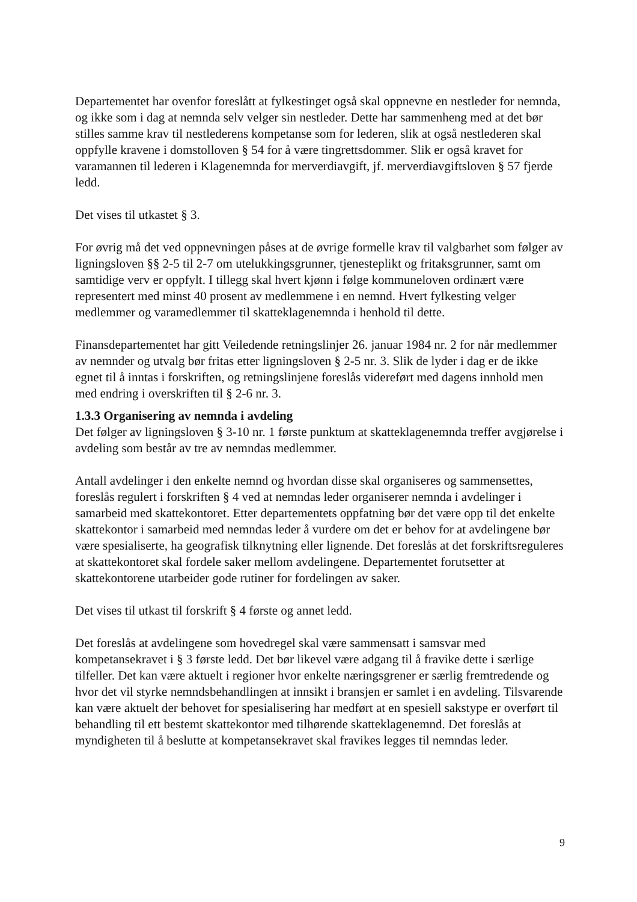Departementet har ovenfor foreslått at fylkestinget også skal oppnevne en nestleder for nemnda, og ikke som i dag at nemnda selv velger sin nestleder. Dette har sammenheng med at det bør stilles samme krav til nestlederens kompetanse som for lederen, slik at også nestlederen skal oppfylle kravene i domstolloven § 54 for å være tingrettsdommer. Slik er også kravet for varamannen til lederen i Klagenemnda for merverdiavgift, jf. merverdiavgiftsloven § 57 fjerde ledd.
Det vises til utkastet § 3.
For øvrig må det ved oppnevningen påses at de øvrige formelle krav til valgbarhet som følger av ligningsloven §§ 2-5 til 2-7 om utelukkingsgrunner, tjenesteplikt og fritaksgrunner, samt om samtidige verv er oppfylt. I tillegg skal hvert kjønn i følge kommuneloven ordinært være representert med minst 40 prosent av medlemmene i en nemnd. Hvert fylkesting velger medlemmer og varamedlemmer til skatteklagenemnda i henhold til dette.
Finansdepartementet har gitt Veiledende retningslinjer 26. januar 1984 nr. 2 for når medlemmer av nemnder og utvalg bør fritas etter ligningsloven § 2-5 nr. 3. Slik de lyder i dag er de ikke egnet til å inntas i forskriften, og retningslinjene foreslås videreført med dagens innhold men med endring i overskriften til § 2-6 nr. 3.
1.3.3 Organisering av nemnda i avdeling
Det følger av ligningsloven § 3-10 nr. 1 første punktum at skatteklagenemnda treffer avgjørelse i avdeling som består av tre av nemndas medlemmer.
Antall avdelinger i den enkelte nemnd og hvordan disse skal organiseres og sammensettes, foreslås regulert i forskriften § 4 ved at nemndas leder organiserer nemnda i avdelinger i samarbeid med skattekontoret. Etter departementets oppfatning bør det være opp til det enkelte skattekontor i samarbeid med nemndas leder å vurdere om det er behov for at avdelingene bør være spesialiserte, ha geografisk tilknytning eller lignende. Det foreslås at det forskriftsreguleres at skattekontoret skal fordele saker mellom avdelingene. Departementet forutsetter at skattekontorene utarbeider gode rutiner for fordelingen av saker.
Det vises til utkast til forskrift § 4 første og annet ledd.
Det foreslås at avdelingene som hovedregel skal være sammensatt i samsvar med kompetansekravet i § 3 første ledd. Det bør likevel være adgang til å fravike dette i særlige tilfeller. Det kan være aktuelt i regioner hvor enkelte næringsgrener er særlig fremtredende og hvor det vil styrke nemndsbehandlingen at innsikt i bransjen er samlet i en avdeling. Tilsvarende kan være aktuelt der behovet for spesialisering har medført at en spesiell sakstype er overført til behandling til ett bestemt skattekontor med tilhørende skatteklagenemnd. Det foreslås at myndigheten til å beslutte at kompetansekravet skal fravikes legges til nemndas leder.
9